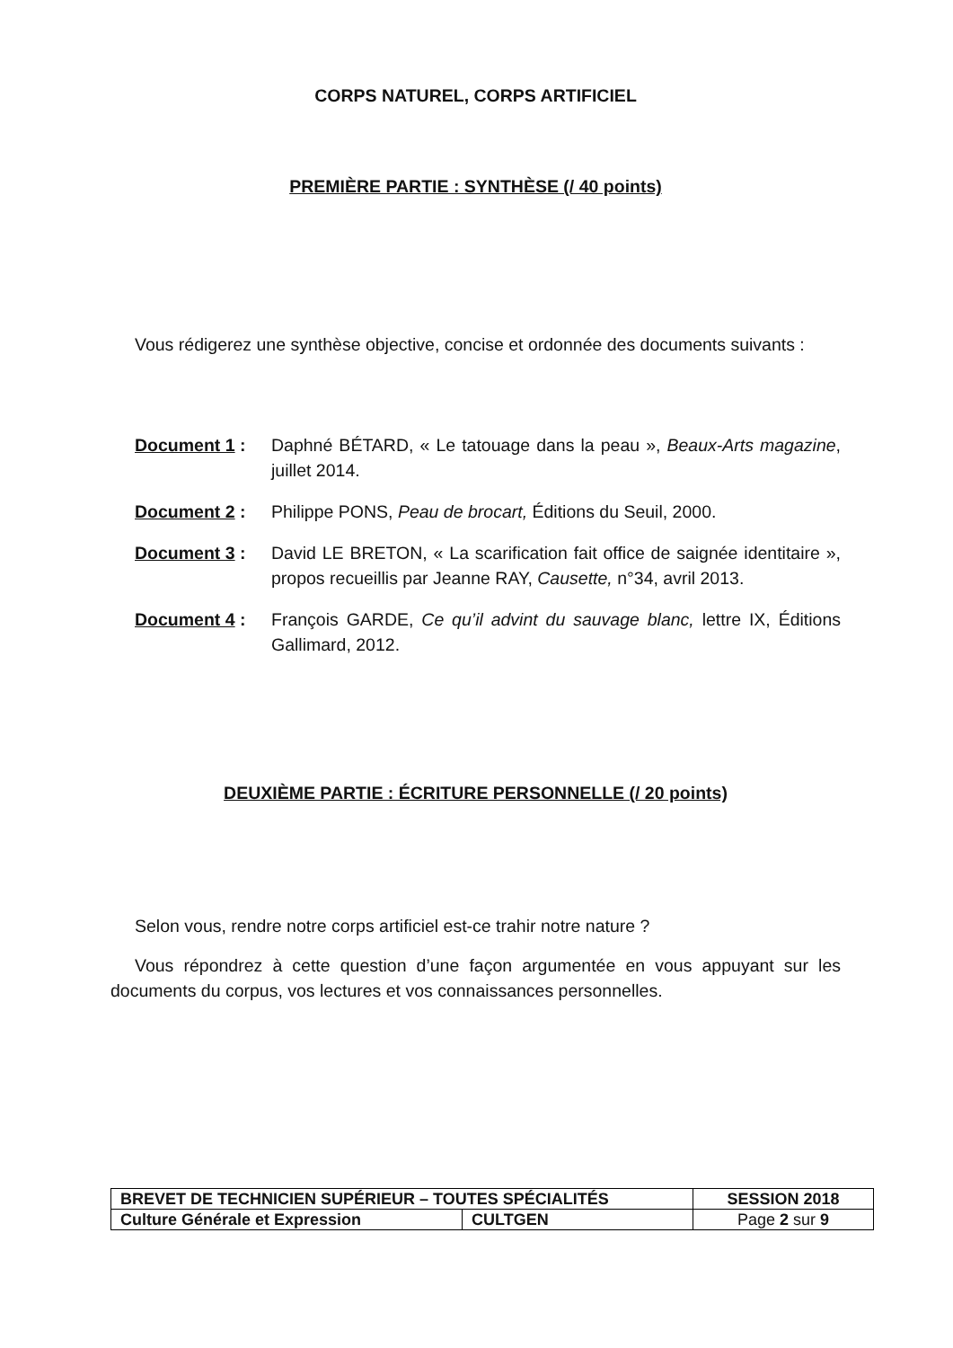CORPS NATUREL, CORPS ARTIFICIEL
PREMIÈRE PARTIE : SYNTHÈSE (/ 40 points)
Vous rédigerez une synthèse objective, concise et ordonnée des documents suivants :
Document 1 : Daphné BÉTARD, « Le tatouage dans la peau », Beaux-Arts magazine, juillet 2014.
Document 2 : Philippe PONS, Peau de brocart, Éditions du Seuil, 2000.
Document 3 : David LE BRETON, « La scarification fait office de saignée identitaire », propos recueillis par Jeanne RAY, Causette, n°34, avril 2013.
Document 4 : François GARDE, Ce qu’il advint du sauvage blanc, lettre IX, Éditions Gallimard, 2012.
DEUXIÈME PARTIE : ÉCRITURE PERSONNELLE (/ 20 points)
Selon vous, rendre notre corps artificiel est-ce trahir notre nature ?
Vous répondrez à cette question d’une façon argumentée en vous appuyant sur les documents du corpus, vos lectures et vos connaissances personnelles.
| BREVET DE TECHNICIEN SUPÉRIEUR – TOUTES SPÉCIALITÉS | | SESSION 2018 |
| Culture Générale et Expression | CULTGEN | Page 2 sur 9 |